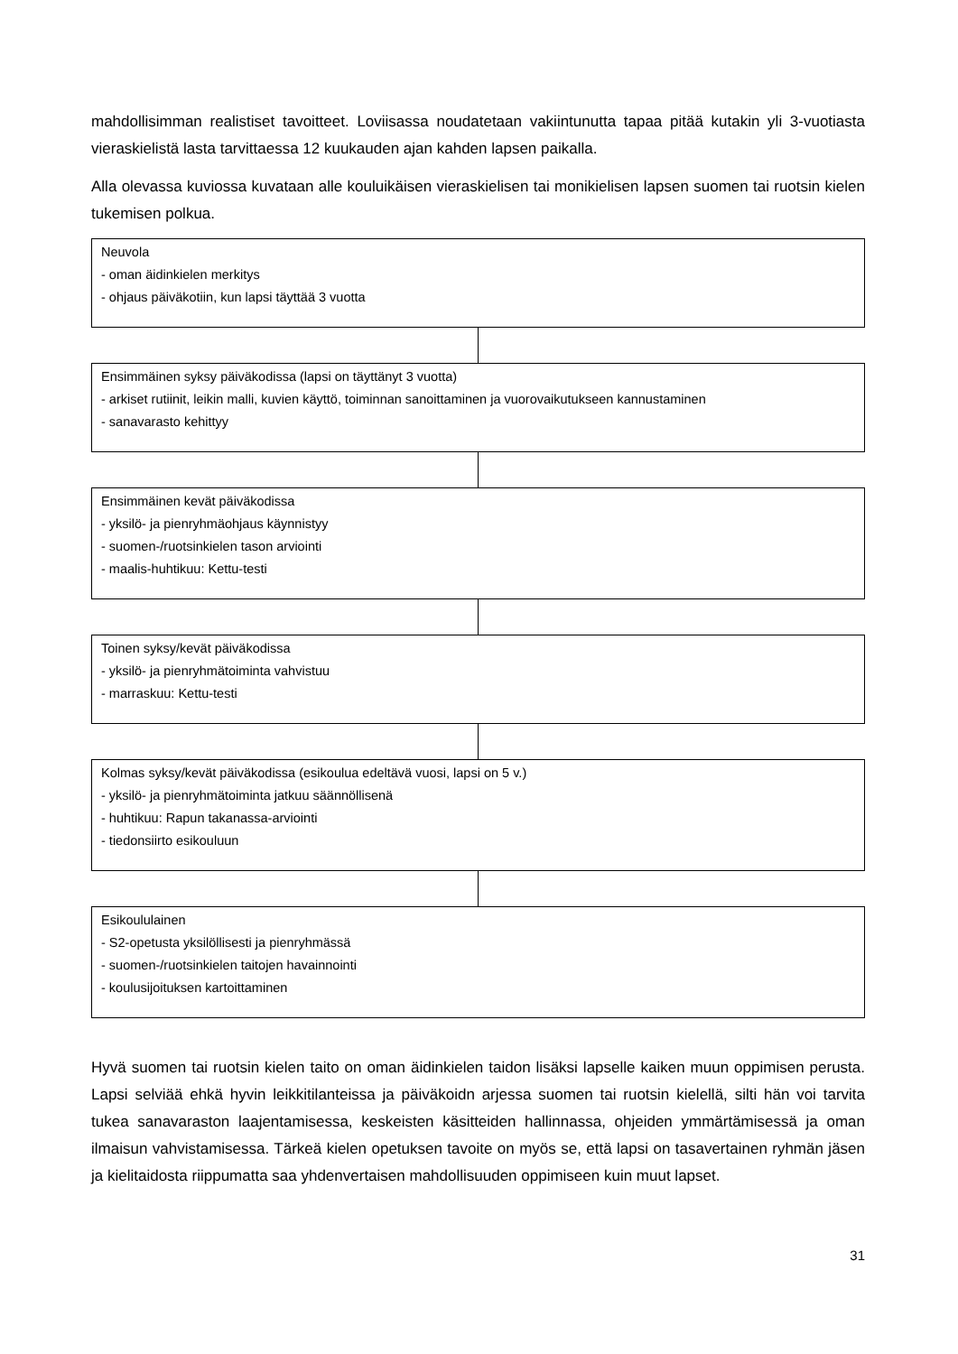mahdollisimman realistiset tavoitteet. Loviisassa noudatetaan vakiintunutta tapaa pitää kutakin yli 3-vuotiasta vieraskielistä lasta tarvittaessa 12 kuukauden ajan kahden lapsen paikalla.
Alla olevassa kuviossa kuvataan alle kouluikäisen vieraskielisen tai monikielisen lapsen suomen tai ruotsin kielen tukemisen polkua.
Neuvola
- oman äidinkielen merkitys
- ohjaus päiväkotiin, kun lapsi täyttää 3 vuotta
Ensimmäinen syksy päiväkodissa (lapsi on täyttänyt 3 vuotta)
- arkiset rutiinit, leikin malli, kuvien käyttö, toiminnan sanoittaminen ja vuorovaikutukseen kannustaminen
- sanavarasto kehittyy
Ensimmäinen kevät päiväkodissa
- yksilö- ja pienryhmäohjaus käynnistyy
- suomen-/ruotsinkielen tason arviointi
- maalis-huhtikuu: Kettu-testi
Toinen syksy/kevät päiväkodissa
- yksilö- ja pienryhmätoiminta vahvistuu
- marraskuu: Kettu-testi
Kolmas syksy/kevät päiväkodissa (esikoulua edeltävä vuosi, lapsi on 5 v.)
- yksilö- ja pienryhmätoiminta jatkuu säännöllisenä
- huhtikuu: Rapun takanassa-arviointi
- tiedonsiirto esikouluun
Esikoululainen
- S2-opetusta yksilöllisesti ja pienryhmässä
- suomen-/ruotsinkielen taitojen havainnointi
- koulusijoituksen kartoittaminen
Hyvä suomen tai ruotsin kielen taito on oman äidinkielen taidon lisäksi lapselle kaiken muun oppimisen perusta. Lapsi selviää ehkä hyvin leikkitilanteissa ja päiväkoidn arjessa suomen tai ruotsin kielellä, silti hän voi tarvita tukea sanavaraston laajentamisessa, keskeisten käsitteiden hallinnassa, ohjeiden ymmärtämisessä ja oman ilmaisun vahvistamisessa. Tärkeä kielen opetuksen tavoite on myös se, että lapsi on tasavertainen ryhmän jäsen ja kielitaidosta riippumatta saa yhdenvertaisen mahdollisuuden oppimiseen kuin muut lapset.
31